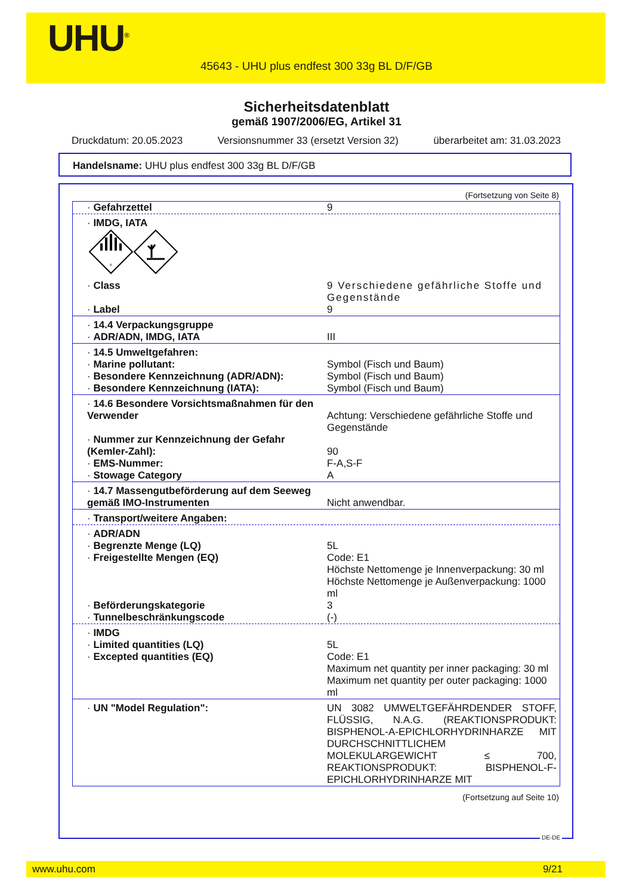UHU<sup>®</sup>
45643 - UHU plus endfest 300 33g BL D/F/GB
Sicherheitsdatenblatt
gemäß 1907/2006/EG, Artikel 31
Druckdatum: 20.05.2023 Versionsnummer 33 (ersetzt Version 32) überarbeitet am: 31.03.2023
Handelsname: UHU plus endfest 300 33g BL D/F/GB
(Fortsetzung von Seite 8)
| · Gefahrzettel | 9 |
| · IMDG, IATA 9 | |
| · Class | 9 Verschiedene gefährliche Stoffe und Gegenstände |
| · Label | 9 |
| · 14.4 Verpackungsgruppe · ADR/ADN, IMDG, IATA | III |
| · 14.5 Umweltgefahren: · Marine pollutant: · Besondere Kennzeichnung (ADR/ADN): · Besondere Kennzeichnung (IATA): | Symbol (Fisch und Baum) Symbol (Fisch und Baum) Symbol (Fisch und Baum) |
| · 14.6 Besondere Vorsichtsmaßnahmen für den Verwender | Achtung: Verschiedene gefährliche Stoffe und Gegenstände |
| · Nummer zur Kennzeichnung der Gefahr (Kemler-Zahl): · EMS-Nummer: · Stowage Category | 90 F-A,S-F A |
| · 14.7 Massengutbeförderung auf dem Seeweg gemäß IMO-Instrumenten | Nicht anwendbar. |
| · Transport/weitere Angaben: | |
| · ADR/ADN · Begrenzte Menge (LQ) · Freigestellte Mengen (EQ) | 5L Code: E1 Höchste Nettomenge je Innenverpackung: 30 ml Höchste Nettomenge je Außenverpackung: 1000 ml |
| · Beförderungskategorie · Tunnelbeschränkungscode | 3 (-) |
| · IMDG · Limited quantities (LQ) · Excepted quantities (EQ) | 5L Code: E1 Maximum net quantity per inner packaging: 30 ml Maximum net quantity per outer packaging: 1000 ml |
| · UN "Model Regulation": | UN 3082 UMWELTGEFÄHRDENDER STOFF, FLÜSSIG, N.A.G. (REAKTIONSPRODUKT: BISPHENOL-A-EPICHLORHYDRINHARZE MIT DURCHSCHNITTLICHEM MOLEKULARGEWICHT ≤ 700, REAKTIONSPRODUKT: BISPHENOL-F-EPICHLORHYDRINHARZE MIT |
(Fortsetzung auf Seite 10)
DE-DE
www.uhu.com 9/21